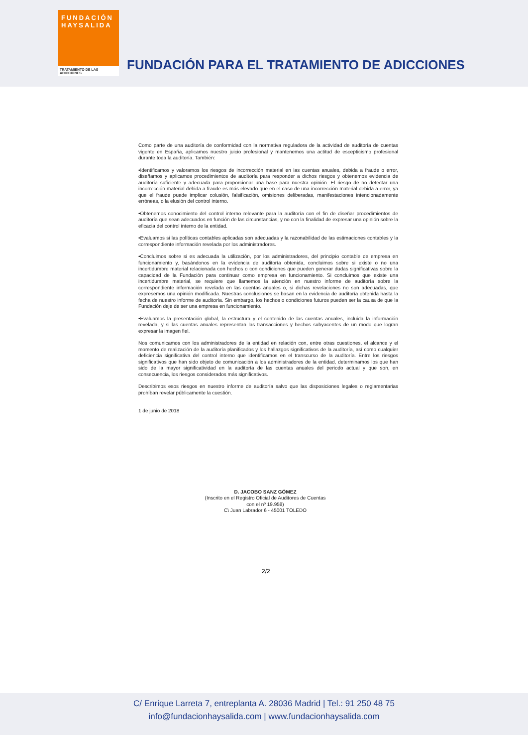FUNDACIÓN
HAYSALIDA
TRATAMIENTO DE LAS ADICCIONES
FUNDACIÓN PARA EL TRATAMIENTO DE ADICCIONES
Como parte de una auditoría de conformidad con la normativa reguladora de la actividad de auditoría de cuentas vigente en España, aplicamos nuestro juicio profesional y mantenemos una actitud de escepticismo profesional durante toda la auditoría. También:
•Identificamos y valoramos los riesgos de incorrección material en las cuentas anuales, debida a fraude o error, diseñamos y aplicamos procedimientos de auditoría para responder a dichos riesgos y obtenemos evidencia de auditoría suficiente y adecuada para proporcionar una base para nuestra opinión. El riesgo de no detectar una incorrección material debida a fraude es más elevado que en el caso de una incorrección material debida a error, ya que el fraude puede implicar colusión, falsificación, omisiones deliberadas, manifestaciones intencionadamente erróneas, o la elusión del control interno.
•Obtenemos conocimiento del control interno relevante para la auditoría con el fin de diseñar procedimientos de auditoría que sean adecuados en función de las circunstancias, y no con la finalidad de expresar una opinión sobre la eficacia del control interno de la entidad.
•Evaluamos si las políticas contables aplicadas son adecuadas y la razonabilidad de las estimaciones contables y la correspondiente información revelada por los administradores.
•Concluimos sobre si es adecuada la utilización, por los administradores, del principio contable de empresa en funcionamiento y, basándonos en la evidencia de auditoría obtenida, concluimos sobre si existe o no una incertidumbre material relacionada con hechos o con condiciones que pueden generar dudas significativas sobre la capacidad de la Fundación para continuar como empresa en funcionamiento. Si concluimos que existe una incertidumbre material, se requiere que llamemos la atención en nuestro informe de auditoría sobre la correspondiente información revelada en las cuentas anuales o, si dichas revelaciones no son adecuadas, que expresemos una opinión modificada. Nuestras conclusiones se basan en la evidencia de auditoría obtenida hasta la fecha de nuestro informe de auditoría. Sin embargo, los hechos o condiciones futuros pueden ser la causa de que la Fundación deje de ser una empresa en funcionamiento.
•Evaluamos la presentación global, la estructura y el contenido de las cuentas anuales, incluida la información revelada, y si las cuentas anuales representan las transacciones y hechos subyacentes de un modo que logran expresar la imagen fiel.
Nos comunicamos con los administradores de la entidad en relación con, entre otras cuestiones, el alcance y el momento de realización de la auditoría planificados y los hallazgos significativos de la auditoría, así como cualquier deficiencia significativa del control interno que identificamos en el transcurso de la auditoría. Entre los riesgos significativos que han sido objeto de comunicación a los administradores de la entidad, determinamos los que han sido de la mayor significatividad en la auditoría de las cuentas anuales del periodo actual y que son, en consecuencia, los riesgos considerados más significativos.
Describimos esos riesgos en nuestro informe de auditoría salvo que las disposiciones legales o reglamentarias prohíban revelar públicamente la cuestión.
1 de junio de 2018
D. JACOBO SANZ GÓMEZ
(Inscrito en el Registro Oficial de Auditores de Cuentas con el nº 19.958)
C\ Juan Labrador 6 - 45001 TOLEDO
2/2
C/ Enrique Larreta 7, entreplanta A. 28036 Madrid | Tel.: 91 250 48 75
info@fundacionhaysalida.com | www.fundacionhaysalida.com